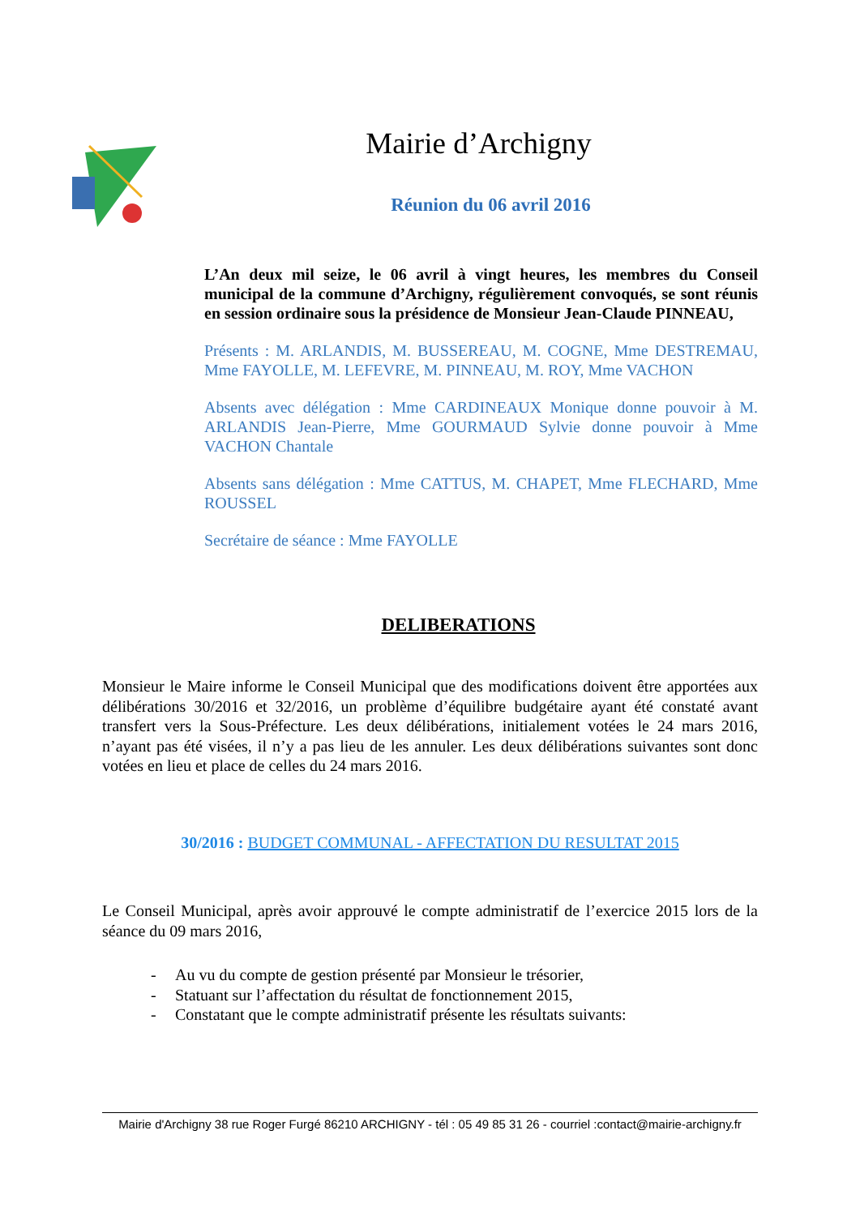Mairie d’Archigny
Réunion du 06 avril 2016
L’An deux mil seize, le 06 avril à vingt heures, les membres du Conseil municipal de la commune d’Archigny, régulièrement convoqués, se sont réunis en session ordinaire sous la présidence de Monsieur Jean-Claude PINNEAU,
Présents : M. ARLANDIS, M. BUSSEREAU, M. COGNE, Mme DESTREMAU, Mme FAYOLLE, M. LEFEVRE, M. PINNEAU, M. ROY, Mme VACHON
Absents avec délégation : Mme CARDINEAUX Monique donne pouvoir à M. ARLANDIS Jean-Pierre, Mme GOURMAUD Sylvie donne pouvoir à Mme VACHON Chantale
Absents sans délégation : Mme CATTUS, M. CHAPET, Mme FLECHARD, Mme ROUSSEL
Secrétaire de séance : Mme FAYOLLE
DELIBERATIONS
Monsieur le Maire informe le Conseil Municipal que des modifications doivent être apportées aux délibérations 30/2016 et 32/2016, un problème d’équilibre budgétaire ayant été constaté avant transfert vers la Sous-Préfecture. Les deux délibérations, initialement votées le 24 mars 2016, n’ayant pas été visées, il n’y a pas lieu de les annuler. Les deux délibérations suivantes sont donc votées en lieu et place de celles du 24 mars 2016.
30/2016 : BUDGET COMMUNAL - AFFECTATION DU RESULTAT 2015
Le Conseil Municipal, après avoir approuvé le compte administratif de l’exercice 2015 lors de la séance du 09 mars 2016,
- Au vu du compte de gestion présenté par Monsieur le trésorier,
- Statuant sur l’affectation du résultat de fonctionnement 2015,
- Constatant que le compte administratif présente les résultats suivants:
Mairie d'Archigny 38 rue Roger Furgé 86210 ARCHIGNY - tél : 05 49 85 31 26 - courriel :contact@mairie-archigny.fr